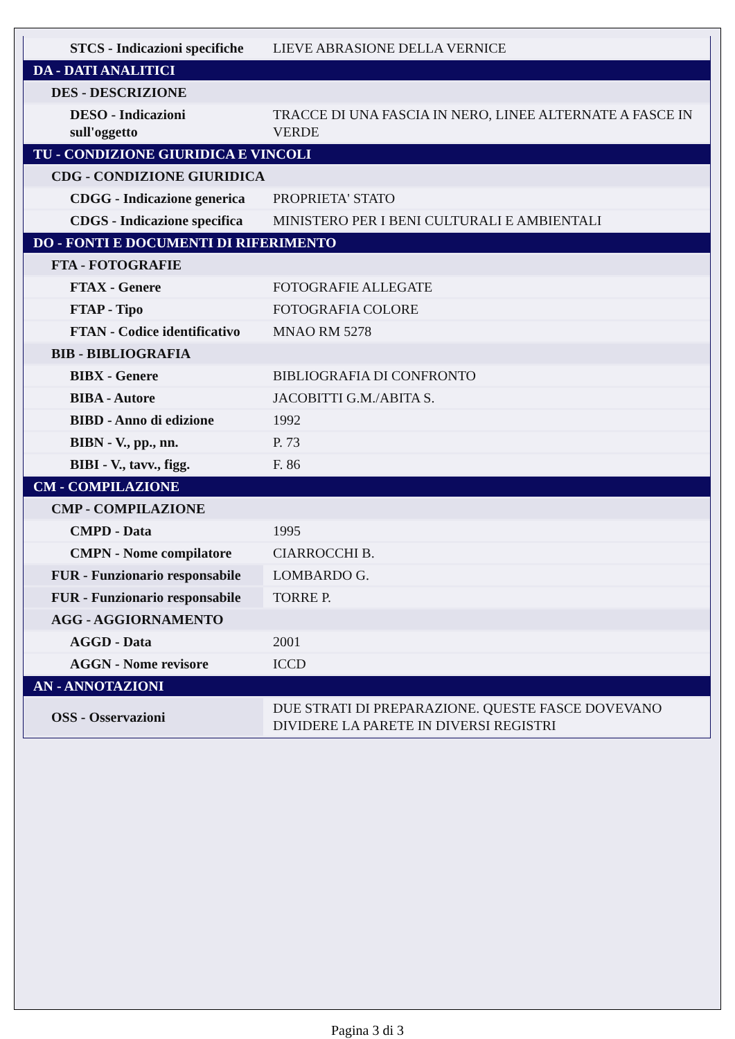| STCS - Indicazioni specifiche | LIEVE ABRASIONE DELLA VERNICE |
| DA - DATI ANALITICI | |
| DES - DESCRIZIONE | |
| DESO - Indicazioni sull'oggetto | TRACCE DI UNA FASCIA IN NERO, LINEE ALTERNATE A FASCE IN VERDE |
| TU - CONDIZIONE GIURIDICA E VINCOLI | |
| CDG - CONDIZIONE GIURIDICA | |
| CDGG - Indicazione generica | PROPRIETA' STATO |
| CDGS - Indicazione specifica | MINISTERO PER I BENI CULTURALI E AMBIENTALI |
| DO - FONTI E DOCUMENTI DI RIFERIMENTO | |
| FTA - FOTOGRAFIE | |
| FTAX - Genere | FOTOGRAFIE ALLEGATE |
| FTAP - Tipo | FOTOGRAFIA COLORE |
| FTAN - Codice identificativo | MNAO RM 5278 |
| BIB - BIBLIOGRAFIA | |
| BIBX - Genere | BIBLIOGRAFIA DI CONFRONTO |
| BIBA - Autore | JACOBITTI G.M./ABITA S. |
| BIBD - Anno di edizione | 1992 |
| BIBN - V., pp., nn. | P. 73 |
| BIBI - V., tavv., figg. | F. 86 |
| CM - COMPILAZIONE | |
| CMP - COMPILAZIONE | |
| CMPD - Data | 1995 |
| CMPN - Nome compilatore | CIARROCCHI B. |
| FUR - Funzionario responsabile | LOMBARDO G. |
| FUR - Funzionario responsabile | TORRE P. |
| AGG - AGGIORNAMENTO | |
| AGGD - Data | 2001 |
| AGGN - Nome revisore | ICCD |
| AN - ANNOTAZIONI | |
| OSS - Osservazioni | DUE STRATI DI PREPARAZIONE. QUESTE FASCE DOVEVANO DIVIDERE LA PARETE IN DIVERSI REGISTRI |
Pagina 3 di 3